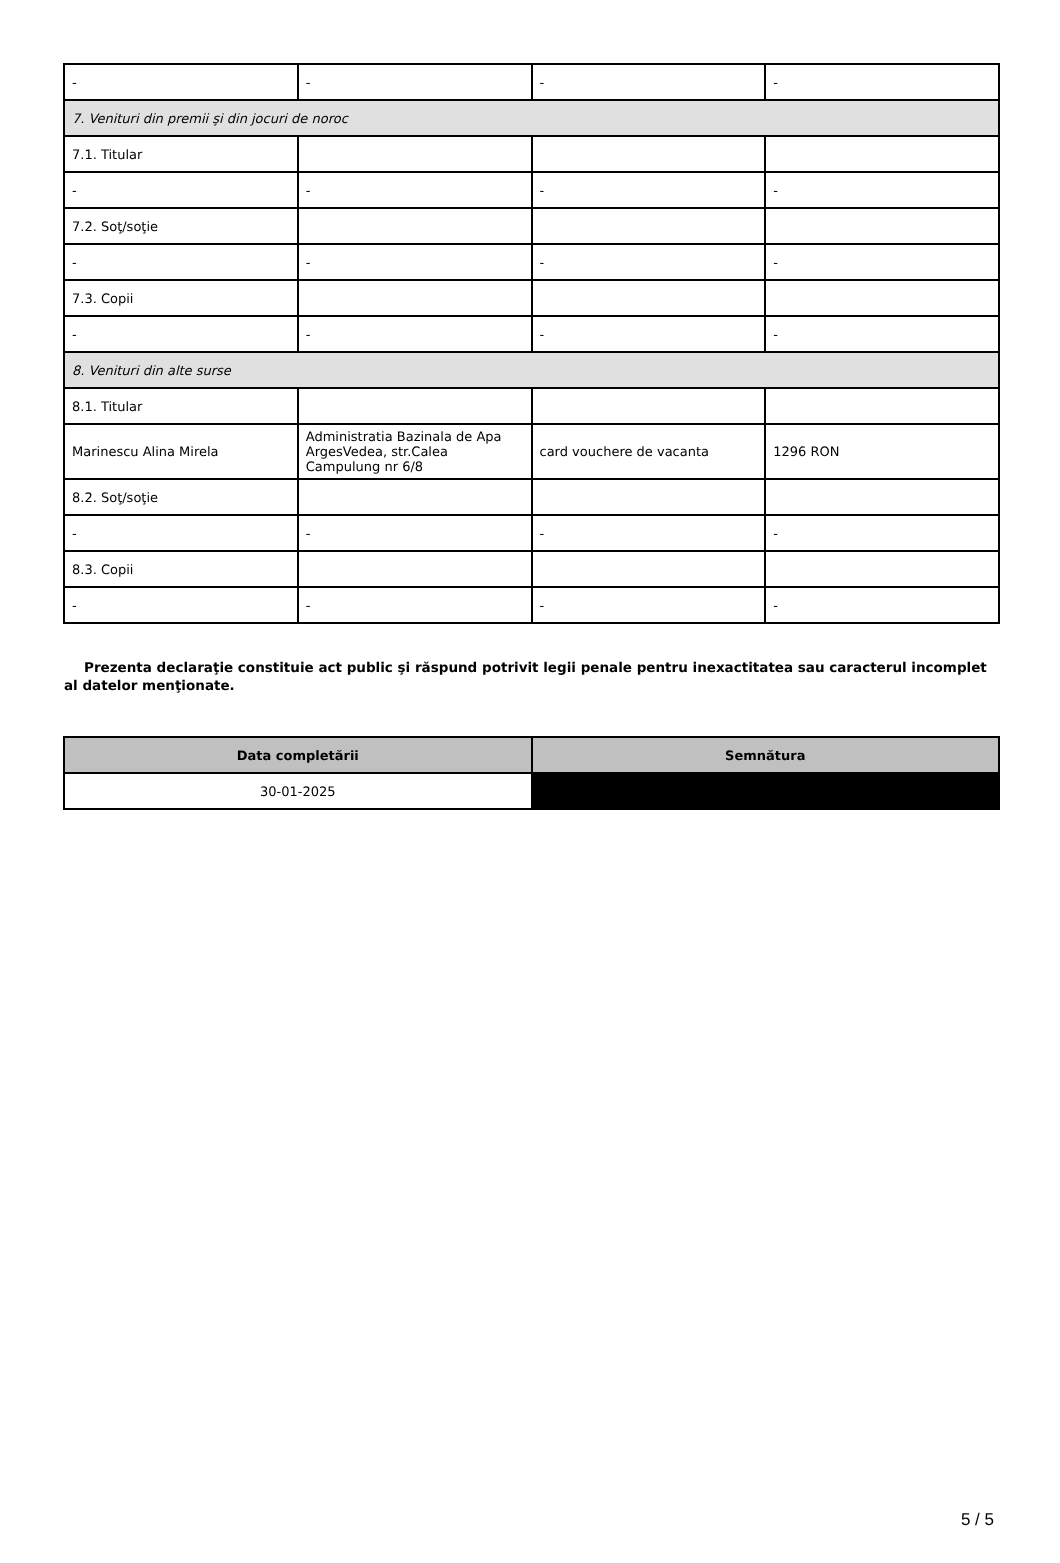| - | - | - | - |
| 7. Venituri din premii şi din jocuri de noroc | | | |
| 7.1. Titular | | | |
| - | - | - | - |
| 7.2. Soţ/soţie | | | |
| - | - | - | - |
| 7.3. Copii | | | |
| - | - | - | - |
| 8. Venituri din alte surse | | | |
| 8.1. Titular | | | |
| Marinescu Alina Mirela | Administratia Bazinala de Apa ArgesVedea, str.Calea Campulung nr 6/8 | card vouchere de vacanta | 1296 RON |
| 8.2. Soţ/soţie | | | |
| - | - | - | - |
| 8.3. Copii | | | |
| - | - | - | - |
Prezenta declaraţie constituie act public şi răspund potrivit legii penale pentru inexactitatea sau caracterul incomplet al datelor menţionate.
| Data completării | Semnătura |
| --- | --- |
| 30-01-2025 | |
5 / 5